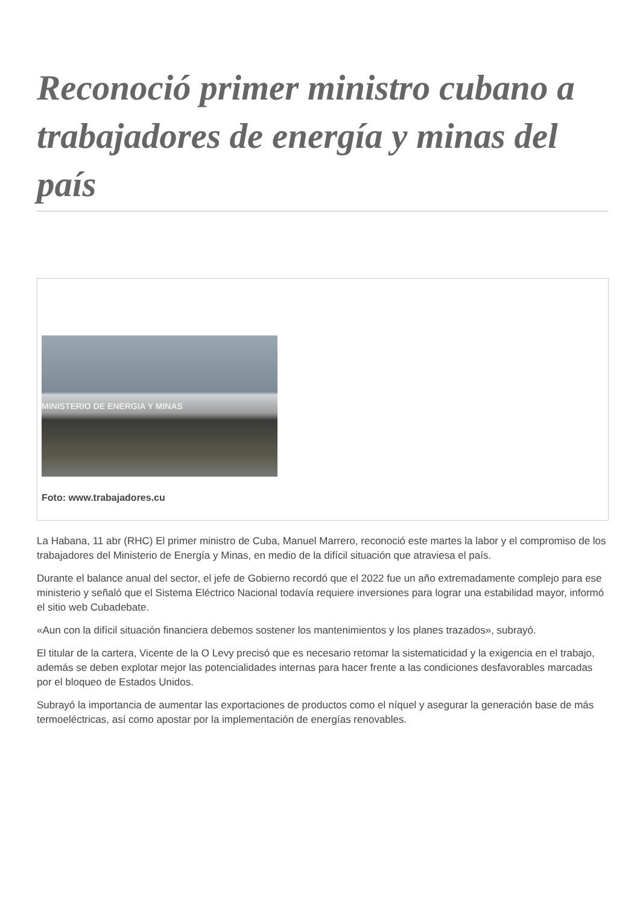Reconoció primer ministro cubano a trabajadores de energía y minas del país
MINISTERIO DE ENERGIA Y MINAS
Foto: www.trabajadores.cu
La Habana, 11 abr (RHC) El primer ministro de Cuba, Manuel Marrero, reconoció este martes la labor y el compromiso de los trabajadores del Ministerio de Energía y Minas, en medio de la difícil situación que atraviesa el país.
Durante el balance anual del sector, el jefe de Gobierno recordó que el 2022 fue un año extremadamente complejo para ese ministerio y señaló que el Sistema Eléctrico Nacional todavía requiere inversiones para lograr una estabilidad mayor, informó el sitio web Cubadebate.
«Aun con la difícil situación financiera debemos sostener los mantenimientos y los planes trazados», subrayó.
El titular de la cartera, Vicente de la O Levy precisó que es necesario retomar la sistematicidad y la exigencia en el trabajo, además se deben explotar mejor las potencialidades internas para hacer frente a las condiciones desfavorables marcadas por el bloqueo de Estados Unidos.
Subrayó la importancia de aumentar las exportaciones de productos como el níquel y asegurar la generación base de más termoeléctricas, así como apostar por la implementación de energías renovables.